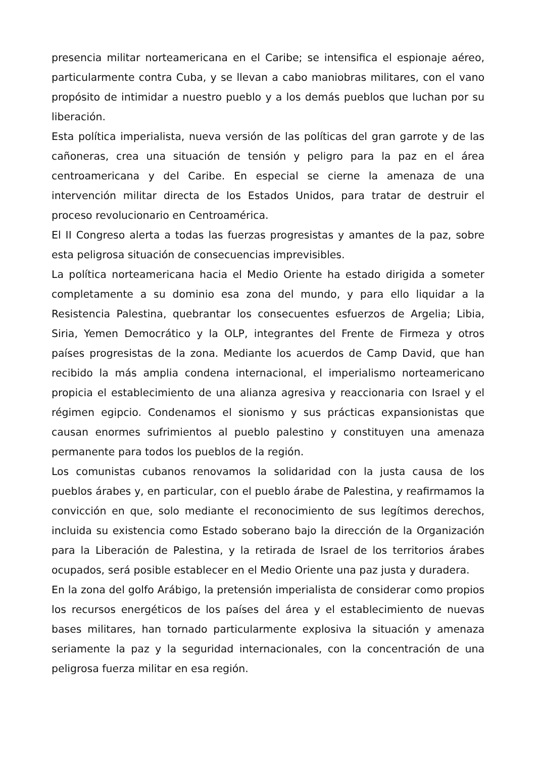presencia militar norteamericana en el Caribe; se intensifica el espionaje aéreo, particularmente contra Cuba, y se llevan a cabo maniobras militares, con el vano propósito de intimidar a nuestro pueblo y a los demás pueblos que luchan por su liberación.
Esta política imperialista, nueva versión de las políticas del gran garrote y de las cañoneras, crea una situación de tensión y peligro para la paz en el área centroamericana y del Caribe. En especial se cierne la amenaza de una intervención militar directa de los Estados Unidos, para tratar de destruir el proceso revolucionario en Centroamérica.
El II Congreso alerta a todas las fuerzas progresistas y amantes de la paz, sobre esta peligrosa situación de consecuencias imprevisibles.
La política norteamericana hacia el Medio Oriente ha estado dirigida a someter completamente a su dominio esa zona del mundo, y para ello liquidar a la Resistencia Palestina, quebrantar los consecuentes esfuerzos de Argelia; Libia, Siria, Yemen Democrático y la OLP, integrantes del Frente de Firmeza y otros países progresistas de la zona. Mediante los acuerdos de Camp David, que han recibido la más amplia condena internacional, el imperialismo norteamericano propicia el establecimiento de una alianza agresiva y reaccionaria con Israel y el régimen egipcio. Condenamos el sionismo y sus prácticas expansionistas que causan enormes sufrimientos al pueblo palestino y constituyen una amenaza permanente para todos los pueblos de la región.
Los comunistas cubanos renovamos la solidaridad con la justa causa de los pueblos árabes y, en particular, con el pueblo árabe de Palestina, y reafirmamos la convicción en que, solo mediante el reconocimiento de sus legítimos derechos, incluida su existencia como Estado soberano bajo la dirección de la Organización para la Liberación de Palestina, y la retirada de Israel de los territorios árabes ocupados, será posible establecer en el Medio Oriente una paz justa y duradera.
En la zona del golfo Arábigo, la pretensión imperialista de considerar como propios los recursos energéticos de los países del área y el establecimiento de nuevas bases militares, han tornado particularmente explosiva la situación y amenaza seriamente la paz y la seguridad internacionales, con la concentración de una peligrosa fuerza militar en esa región.